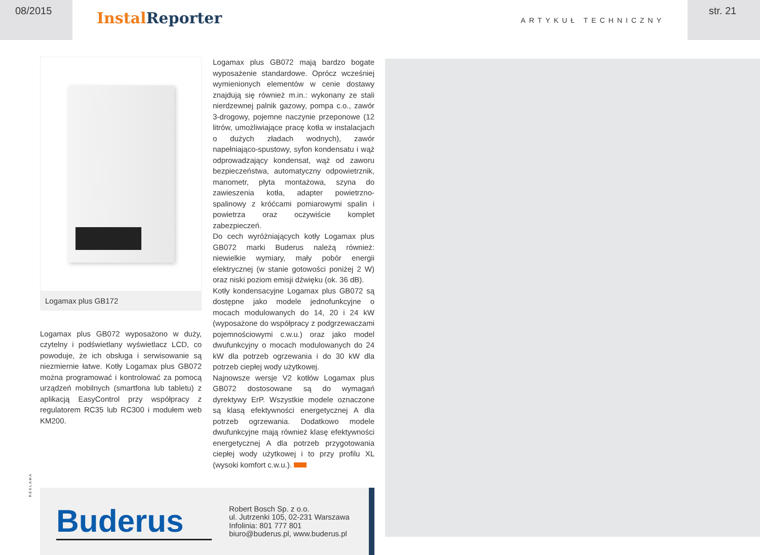08/2015
Instal Reporter
ARTYKUŁ TECHNICZNY
str. 21
Logamax plus GB172
Logamax plus GB072 wyposażono w duży, czytelny i podświetlany wyświetlacz LCD, co powoduje, że ich obsługa i serwisowanie są niezmiernie łatwe. Kotły Logamax plus GB072 można programować i kontrolować za pomocą urządzeń mobilnych (smartfona lub tabletu) z aplikacją EasyControl przy współpracy z regulatorem RC35 lub RC300 i modułem web KM200.
Logamax plus GB072 mają bardzo bogate wyposażenie standardowe. Oprócz wcześniej wymienionych elementów w cenie dostawy znajdują się również m.in.: wykonany ze stali nierdzewnej palnik gazowy, pompa c.o., zawór 3-drogowy, pojemne naczynie przeponowe (12 litrów, umożliwiające pracę kotła w instalacjach o dużych zładach wodnych), zawór napełniająco-spustowy, syfon kondensatu i wąż odprowadzający kondensat, wąż od zaworu bezpieczeństwa, automatyczny odpowietrznik, manometr, płyta montażowa, szyna do zawieszenia kotła, adapter powietrzno-spalinowy z króćcami pomiarowymi spalin i powietrza oraz oczywiście komplet zabezpieczeń.
Do cech wyróżniających kotły Logamax plus GB072 marki Buderus należą również: niewielkie wymiary, mały pobór energii elektrycznej (w stanie gotowości poniżej 2 W) oraz niski poziom emisji dźwięku (ok. 36 dB).
Kotły kondensacyjne Logamax plus GB072 są dostępne jako modele jednofunkcyjne o mocach modulowanych do 14, 20 i 24 kW (wyposażone do współpracy z podgrzewaczami pojemnościowymi c.w.u.) oraz jako model dwufunkcyjny o mocach modulowanych do 24 kW dla potrzeb ogrzewania i do 30 kW dla potrzeb ciepłej wody użytkowej.
Najnowsze wersje V2 kotłów Logamax plus GB072 dostosowane są do wymagań dyrektywy ErP. Wszystkie modele oznaczone są klasą efektywności energetycznej A dla potrzeb ogrzewania. Dodatkowo modele dwufunkcyjne mają również klasę efektywności energetycznej A dla potrzeb przygotowania ciepłej wody użytkowej i to przy profilu XL (wysoki komfort c.w.u.).
Buderus
Robert Bosch Sp. z o.o.
ul. Jutrzenki 105, 02-231 Warszawa
Infolinia: 801 777 801
biuro@buderus.pl, www.buderus.pl
REKLAMA